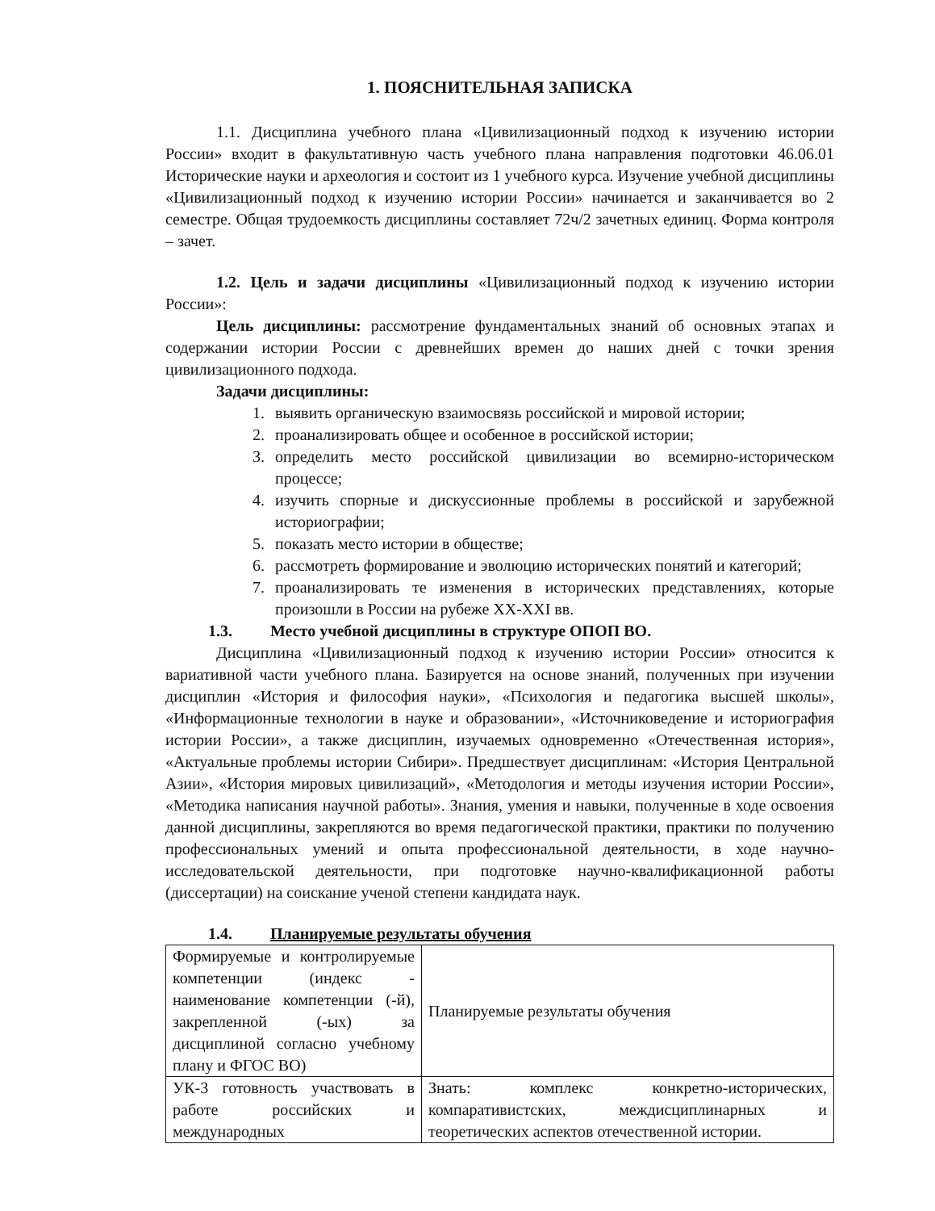1. ПОЯСНИТЕЛЬНАЯ ЗАПИСКА
1.1. Дисциплина учебного плана «Цивилизационный подход к изучению истории России» входит в факультативную часть учебного плана направления подготовки 46.06.01 Исторические науки и археология и состоит из 1 учебного курса. Изучение учебной дисциплины «Цивилизационный подход к изучению истории России» начинается и заканчивается во 2 семестре. Общая трудоемкость дисциплины составляет 72ч/2 зачетных единиц. Форма контроля – зачет.
1.2. Цель и задачи дисциплины «Цивилизационный подход к изучению истории России»:
Цель дисциплины: рассмотрение фундаментальных знаний об основных этапах и содержании истории России с древнейших времен до наших дней с точки зрения цивилизационного подхода.
Задачи дисциплины:
1. выявить органическую взаимосвязь российской и мировой истории;
2. проанализировать общее и особенное в российской истории;
3. определить место российской цивилизации во всемирно-историческом процессе;
4. изучить спорные и дискуссионные проблемы в российской и зарубежной историографии;
5. показать место истории в обществе;
6. рассмотреть формирование и эволюцию исторических понятий и категорий;
7. проанализировать те изменения в исторических представлениях, которые произошли в России на рубеже XX-XXI вв.
1.3. Место учебной дисциплины в структуре ОПОП ВО.
Дисциплина «Цивилизационный подход к изучению истории России» относится к вариативной части учебного плана. Базируется на основе знаний, полученных при изучении дисциплин «История и философия науки», «Психология и педагогика высшей школы», «Информационные технологии в науке и образовании», «Источниковедение и историография истории России», а также дисциплин, изучаемых одновременно «Отечественная история», «Актуальные проблемы истории Сибири». Предшествует дисциплинам: «История Центральной Азии», «История мировых цивилизаций», «Методология и методы изучения истории России», «Методика написания научной работы». Знания, умения и навыки, полученные в ходе освоения данной дисциплины, закрепляются во время педагогической практики, практики по получению профессиональных умений и опыта профессиональной деятельности, в ходе научно-исследовательской деятельности, при подготовке научно-квалификационной работы (диссертации) на соискание ученой степени кандидата наук.
1.4. Планируемые результаты обучения
| Формируемые и контролируемые компетенции (индекс - наименование компетенции (-й), закрепленной (-ых) за дисциплиной согласно учебному плану и ФГОС ВО) | Планируемые результаты обучения |
| УК-3 готовность участвовать в работе российских и международных | Знать: комплекс конкретно-исторических, компаративистских, междисциплинарных и теоретических аспектов отечественной истории. |